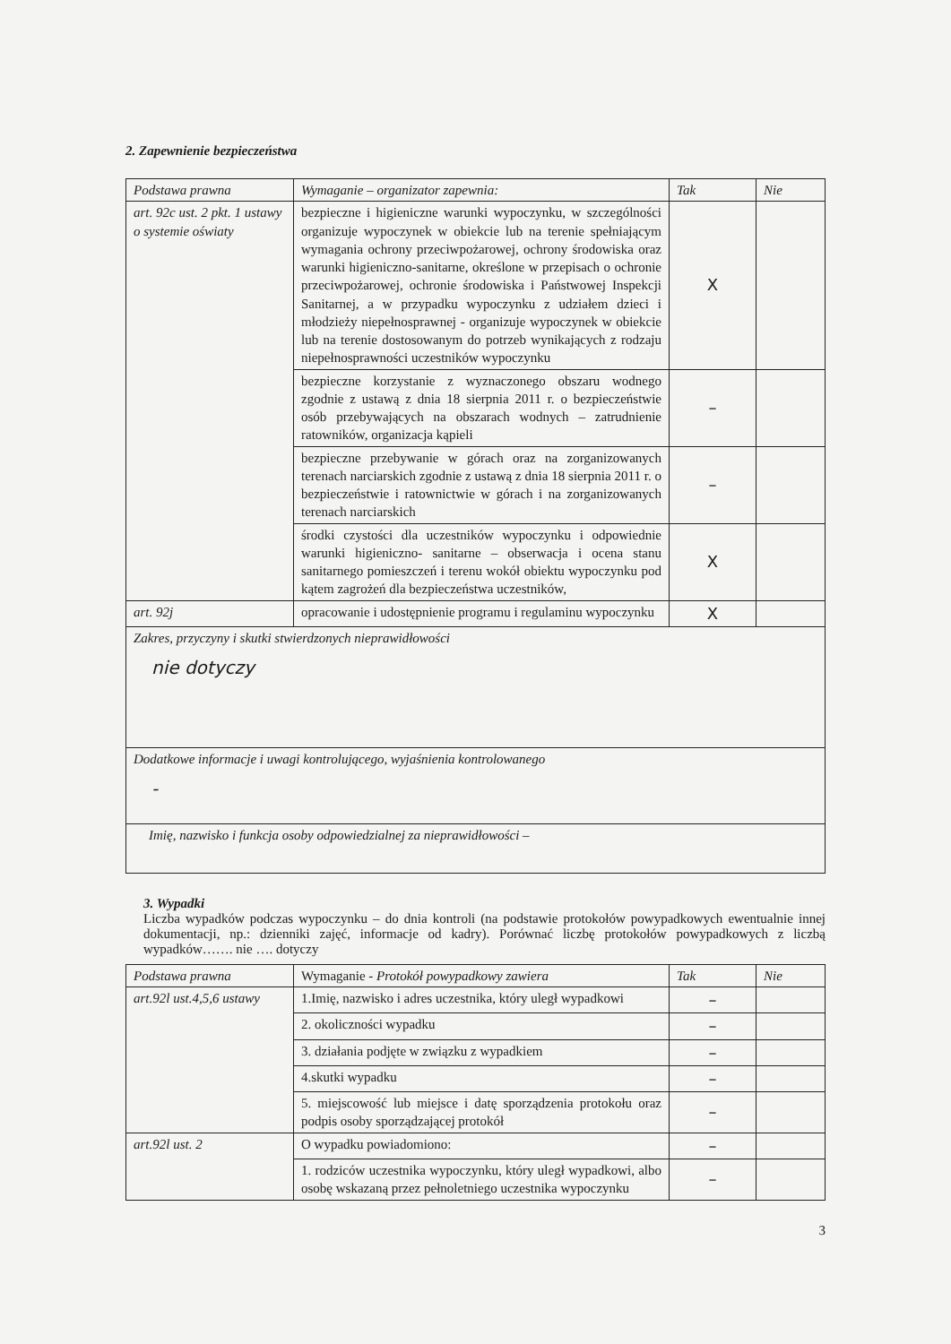2. Zapewnienie bezpieczeństwa
| Podstawa prawna | Wymaganie – organizator zapewnia: | Tak | Nie |
| --- | --- | --- | --- |
| art. 92c ust. 2 pkt. 1 ustawy o systemie oświaty | bezpieczne i higieniczne warunki wypoczynku, w szczególności organizuje wypoczynek w obiekcie lub na terenie spełniającym wymagania ochrony przeciwpożarowej, ochrony środowiska oraz warunki higieniczno-sanitarne, określone w przepisach o ochronie przeciwpożarowej, ochronie środowiska i Państwowej Inspekcji Sanitarnej, a w przypadku wypoczynku z udziałem dzieci i młodzieży niepełnosprawnej - organizuje wypoczynek w obiekcie lub na terenie dostosowanym do potrzeb wynikających z rodzaju niepełnosprawności uczestników wypoczynku | X | |
| | bezpieczne korzystanie z wyznaczonego obszaru wodnego zgodnie z ustawą z dnia 18 sierpnia 2011 r. o bezpieczeństwie osób przebywających na obszarach wodnych – zatrudnienie ratowników, organizacja kąpieli | – | |
| | bezpieczne przebywanie w górach oraz na zorganizowanych terenach narciarskich zgodnie z ustawą z dnia 18 sierpnia 2011 r. o bezpieczeństwie i ratownictwie w górach i na zorganizowanych terenach narciarskich | – | |
| | środki czystości dla uczestników wypoczynku i odpowiednie warunki higieniczno- sanitarne – obserwacja i ocena stanu sanitarnego pomieszczeń i terenu wokół obiektu wypoczynku pod kątem zagrożeń dla bezpieczeństwa uczestników, | X | |
| art. 92j | opracowanie i udostępnienie programu i regulaminu wypoczynku | X | |
| Zakres, przyczyny i skutki stwierdzonych nieprawidłowości nie dotyczy | | | |
| Dodatkowe informacje i uwagi kontrolującego, wyjaśnienia kontrolowanego - | | | |
| Imię, nazwisko i funkcja osoby odpowiedzialnej za nieprawidłowości – | | | |
3. Wypadki
Liczba wypadków podczas wypoczynku – do dnia kontroli (na podstawie protokołów powypadkowych ewentualnie innej dokumentacji, np.: dzienniki zajęć, informacje od kadry). Porównać liczbę protokołów powypadkowych z liczbą wypadków……. nie …. dotyczy
| Podstawa prawna | Wymaganie - Protokół powypadkowy zawiera | Tak | Nie |
| --- | --- | --- | --- |
| art.92l ust.4,5,6 ustawy | 1.Imię, nazwisko i adres uczestnika, który uległ wypadkowi | – | |
| | 2. okoliczności wypadku | – | |
| | 3. działania podjęte w związku z wypadkiem | – | |
| | 4.skutki wypadku | – | |
| | 5. miejscowość lub miejsce i datę sporządzenia protokołu oraz podpis osoby sporządzającej protokół | – | |
| art.92l ust. 2 | O wypadku powiadomiono: | – | |
| | 1. rodziców uczestnika wypoczynku, który uległ wypadkowi, albo osobę wskazaną przez pełnoletniego uczestnika wypoczynku | – | |
3